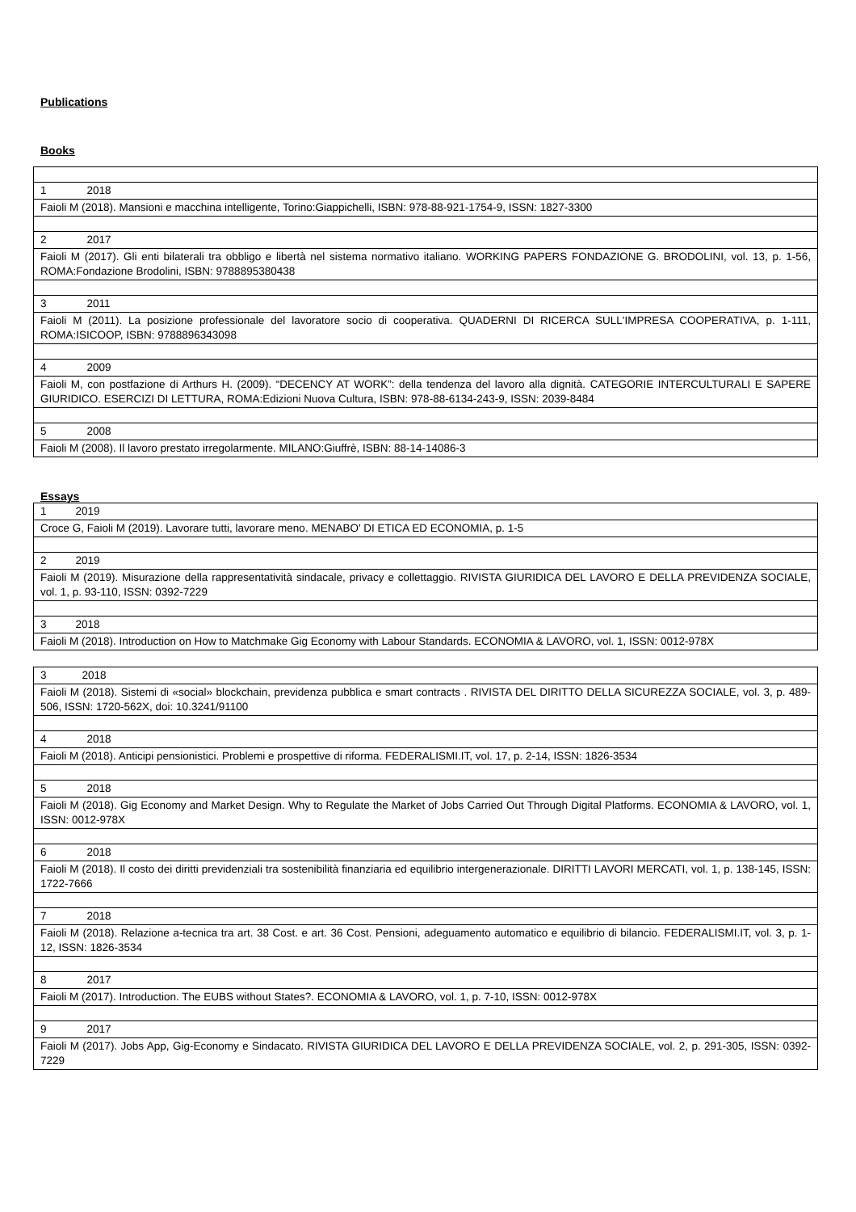Publications
Books
| 1 2018 |
| Faioli M (2018). Mansioni e macchina intelligente, Torino:Giappichelli, ISBN: 978-88-921-1754-9, ISSN: 1827-3300 |
| 2 2017 |
| Faioli M (2017). Gli enti bilaterali tra obbligo e libertà nel sistema normativo italiano. WORKING PAPERS FONDAZIONE G. BRODOLINI, vol. 13, p. 1-56, ROMA:Fondazione Brodolini, ISBN: 9788895380438 |
| 3 2011 |
| Faioli M (2011). La posizione professionale del lavoratore socio di cooperativa. QUADERNI DI RICERCA SULL'IMPRESA COOPERATIVA, p. 1-111, ROMA:ISICOOP, ISBN: 9788896343098 |
| 4 2009 |
| Faioli M, con postfazione di Arthurs H. (2009). “DECENCY AT WORK”: della tendenza del lavoro alla dignità. CATEGORIE INTERCULTURALI E SAPERE GIURIDICO. ESERCIZI DI LETTURA, ROMA:Edizioni Nuova Cultura, ISBN: 978-88-6134-243-9, ISSN: 2039-8484 |
| 5 2008 |
| Faioli M (2008). Il lavoro prestato irregolarmente. MILANO:Giuffrè, ISBN: 88-14-14086-3 |
Essays
| 1 2019 |
| Croce G, Faioli M (2019). Lavorare tutti, lavorare meno. MENABO' DI ETICA ED ECONOMIA, p. 1-5 |
| 2 2019 |
| Faioli M (2019). Misurazione della rappresentatività sindacale, privacy e collettaggio. RIVISTA GIURIDICA DEL LAVORO E DELLA PREVIDENZA SOCIALE, vol. 1, p. 93-110, ISSN: 0392-7229 |
| 3 2018 |
| Faioli M (2018). Introduction on How to Matchmake Gig Economy with Labour Standards. ECONOMIA & LAVORO, vol. 1, ISSN: 0012-978X |
| 3 2018 |
| Faioli M (2018). Sistemi di «social» blockchain, previdenza pubblica e smart contracts . RIVISTA DEL DIRITTO DELLA SICUREZZA SOCIALE, vol. 3, p. 489-506, ISSN: 1720-562X, doi: 10.3241/91100 |
| 4 2018 |
| Faioli M (2018). Anticipi pensionistici. Problemi e prospettive di riforma. FEDERALISMI.IT, vol. 17, p. 2-14, ISSN: 1826-3534 |
| 5 2018 |
| Faioli M (2018). Gig Economy and Market Design. Why to Regulate the Market of Jobs Carried Out Through Digital Platforms. ECONOMIA & LAVORO, vol. 1, ISSN: 0012-978X |
| 6 2018 |
| Faioli M (2018). Il costo dei diritti previdenziali tra sostenibilità finanziaria ed equilibrio intergenerazionale. DIRITTI LAVORI MERCATI, vol. 1, p. 138-145, ISSN: 1722-7666 |
| 7 2018 |
| Faioli M (2018). Relazione a-tecnica tra art. 38 Cost. e art. 36 Cost. Pensioni, adeguamento automatico e equilibrio di bilancio. FEDERALISMI.IT, vol. 3, p. 1-12, ISSN: 1826-3534 |
| 8 2017 |
| Faioli M (2017). Introduction. The EUBS without States?. ECONOMIA & LAVORO, vol. 1, p. 7-10, ISSN: 0012-978X |
| 9 2017 |
| Faioli M (2017). Jobs App, Gig-Economy e Sindacato. RIVISTA GIURIDICA DEL LAVORO E DELLA PREVIDENZA SOCIALE, vol. 2, p. 291-305, ISSN: 0392-7229 |